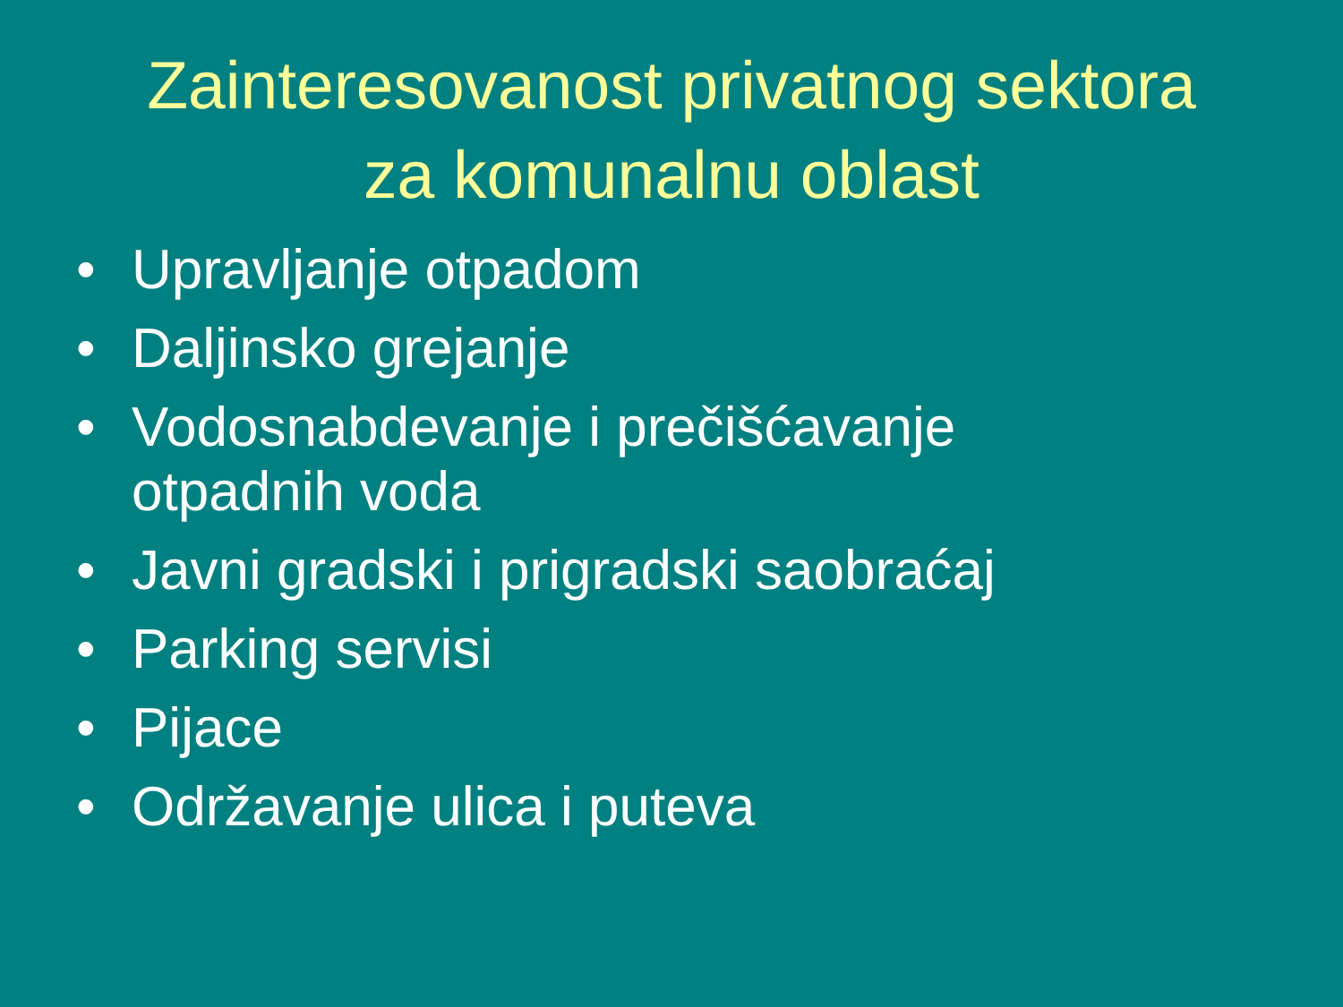Zainteresovanost privatnog sektora
za komunalnu oblast
• Upravljanje otpadom
• Daljinsko grejanje
• Vodosnabdevanje i prečišćavanje
otpadnih voda
• Javni gradski i prigradski saobraćaj
• Parking servisi
• Pijace
• Održavanje ulica i puteva